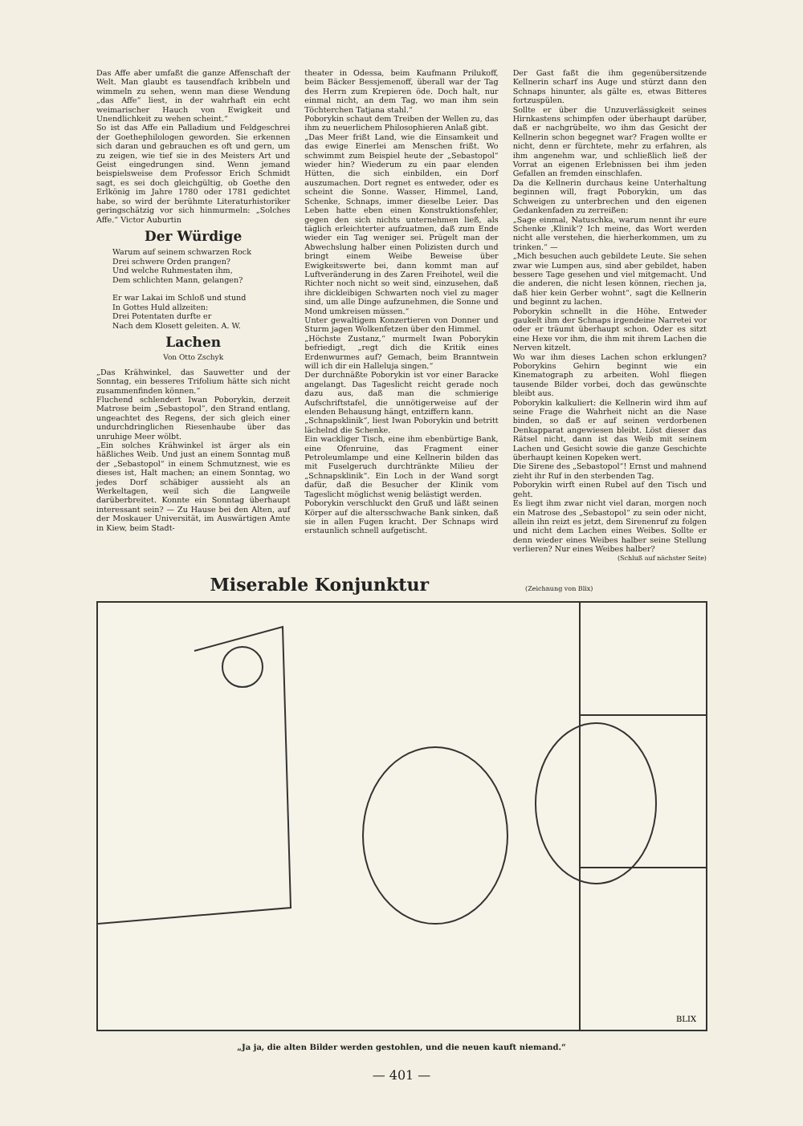Das Affe aber umfaßt die ganze Affenschaft der Welt. Man glaubt es tausendfach kribbeln und wimmeln zu sehen, wenn man diese Wendung „das Affe“ liest, in der wahrhaft ein echt weimarischer Hauch von Ewigkeit und Unendlichkeit zu wehen scheint.“
So ist das Affe ein Palladium und Feldgeschrei der Goethephilologen geworden. Sie erkennen sich daran und gebrauchen es oft und gern, um zu zeigen, wie tief sie in des Meisters Art und Geist eingedrungen sind. Wenn jemand beispielsweise dem Professor Erich Schmidt sagt, es sei doch gleichgültig, ob Goethe den Erlkönig im Jahre 1780 oder 1781 gedichtet habe, so wird der berühmte Literaturhistoriker geringschätzig vor sich hinmurmeln: „Solches Affe.“ Victor Auburtin
Der Würdige
Warum auf seinem schwarzen Rock
Drei schwere Orden prangen?
Und welche Ruhmestaten ihm,
Dem schlichten Mann, gelangen?
Er war Lakai im Schloß und stund
In Gottes Huld allzeiten:
Drei Potentaten durfte er
Nach dem Klosett geleiten. A. W.
Lachen
Von Otto Zschyk
„Das Krähwinkel, das Sauwetter und der Sonntag, ein besseres Trifolium hätte sich nicht zusammenfinden können.“
Fluchend schlendert Iwan Poborykin, derzeit Matrose beim „Sebastopol“, den Strand entlang, ungeachtet des Regens, der sich gleich einer undurchdringlichen Riesenhaube über das unruhige Meer wölbt.
„Ein solches Krähwinkel ist ärger als ein häßliches Weib. Und just an einem Sonntag muß der „Sebastopol“ in einem Schmutznest, wie es dieses ist, Halt machen; an einem Sonntag, wo jedes Dorf schäbiger aussieht als an Werkeltagen, weil sich die Langweile darüberbreitet. Konnte ein Sonntag überhaupt interessant sein? — Zu Hause bei den Alten, auf der Moskauer Universität, im Auswärtigen Amte in Kiew, beim Stadt-
theater in Odessa, beim Kaufmann Prilukoff, beim Bäcker Bessjemenoff, überall war der Tag des Herrn zum Krepieren öde. Doch halt, nur einmal nicht, an dem Tag, wo man ihm sein Töchterchen Tatjana stahl.“
Poborykin schaut dem Treiben der Wellen zu, das ihm zu neuerlichem Philosophieren Anlaß gibt.
„Das Meer frißt Land, wie die Einsamkeit und das ewige Einerlei am Menschen frißt. Wo schwimmt zum Beispiel heute der „Sebastopol“ wieder hin? Wiederum zu ein paar elenden Hütten, die sich einbilden, ein Dorf auszumachen. Dort regnet es entweder, oder es scheint die Sonne. Wasser, Himmel, Land, Schenke, Schnaps, immer dieselbe Leier. Das Leben hatte eben einen Konstruktionsfehler, gegen den sich nichts unternehmen ließ, als täglich erleichterter aufzuatmen, daß zum Ende wieder ein Tag weniger sei. Prügelt man der Abwechslung halber einen Polizisten durch und bringt einem Weibe Beweise über Ewigkeitswerte bei, dann kommt man auf Luftveränderung in des Zaren Freihotel, weil die Richter noch nicht so weit sind, einzusehen, daß ihre dickleibigen Schwarten noch viel zu mager sind, um alle Dinge aufzunehmen, die Sonne und Mond umkreisen müssen.“
Unter gewaltigem Konzertieren von Donner und Sturm jagen Wolkenfetzen über den Himmel.
„Höchste Zustanz,“ murmelt Iwan Poborykin befriedigt, „regt dich die Kritik eines Erdenwurmes auf? Gemach, beim Branntwein will ich dir ein Halleluja singen.“
Der durchnäßte Poborykin ist vor einer Baracke angelangt. Das Tageslicht reicht gerade noch dazu aus, daß man die schmierige Aufschriftstafel, die unnötigerweise auf der elenden Behausung hängt, entziffern kann.
„Schnapsklinik“, liest Iwan Poborykin und betritt lächelnd die Schenke.
Ein wackliger Tisch, eine ihm ebenbürtige Bank, eine Ofenruine, das Fragment einer Petroleumlampe und eine Kellnerin bilden das mit Fuselgeruch durchtränkte Milieu der „Schnapsklinik“. Ein Loch in der Wand sorgt dafür, daß die Besucher der Klinik vom Tageslicht möglichst wenig belästigt werden.
Poborykin verschluckt den Gruß und läßt seinen Körper auf die altersschwache Bank sinken, daß sie in allen Fugen kracht. Der Schnaps wird erstaunlich schnell aufgetischt.
Der Gast faßt die ihm gegenübersitzende Kellnerin scharf ins Auge und stürzt dann den Schnaps hinunter, als gälte es, etwas Bitteres fortzuspülen.
Sollte er über die Unzuverlässigkeit seines Hirnkastens schimpfen oder überhaupt darüber, daß er nachgrübelte, wo ihm das Gesicht der Kellnerin schon begegnet war? Fragen wollte er nicht, denn er fürchtete, mehr zu erfahren, als ihm angenehm war, und schließlich ließ der Vorrat an eigenen Erlebnissen bei ihm jeden Gefallen an fremden einschlafen.
Da die Kellnerin durchaus keine Unterhaltung beginnen will, fragt Poborykin, um das Schweigen zu unterbrechen und den eigenen Gedankenfaden zu zerreißen:
„Sage einmal, Natuschka, warum nennt ihr eure Schenke ‚Klinik‘? Ich meine, das Wort werden nicht alle verstehen, die hierherkommen, um zu trinken.“ —
„Mich besuchen auch gebildete Leute. Sie sehen zwar wie Lumpen aus, sind aber gebildet, haben bessere Tage gesehen und viel mitgemacht. Und die anderen, die nicht lesen können, riechen ja, daß hier kein Gerber wohnt“, sagt die Kellnerin und beginnt zu lachen.
Poborykin schnellt in die Höhe. Entweder gaukelt ihm der Schnaps irgendeine Narretei vor oder er träumt überhaupt schon. Oder es sitzt eine Hexe vor ihm, die ihm mit ihrem Lachen die Nerven kitzelt.
Wo war ihm dieses Lachen schon erklungen? Poborykins Gehirn beginnt wie ein Kinematograph zu arbeiten. Wohl fliegen tausende Bilder vorbei, doch das gewünschte bleibt aus.
Poborykin kalkuliert: die Kellnerin wird ihm auf seine Frage die Wahrheit nicht an die Nase binden, so daß er auf seinen verdorbenen Denkapparat angewiesen bleibt. Löst dieser das Rätsel nicht, dann ist das Weib mit seinem Lachen und Gesicht sowie die ganze Geschichte überhaupt keinen Kopeken wert.
Die Sirene des „Sebastopol“! Ernst und mahnend zieht ihr Ruf in den sterbenden Tag.
Poborykin wirft einen Rubel auf den Tisch und geht.
Es liegt ihm zwar nicht viel daran, morgen noch ein Matrose des „Sebastopol“ zu sein oder nicht, allein ihn reizt es jetzt, dem Sirenenruf zu folgen und nicht dem Lachen eines Weibes. Sollte er denn wieder eines Weibes halber seine Stellung verlieren? Nur eines Weibes halber?
(Schluß auf nächster Seite)
Miserable Konjunktur
(Zeichnung von Blix)
BLIX
„Ja ja, die alten Bilder werden gestohlen, und die neuen kauft niemand.“
— 401 —